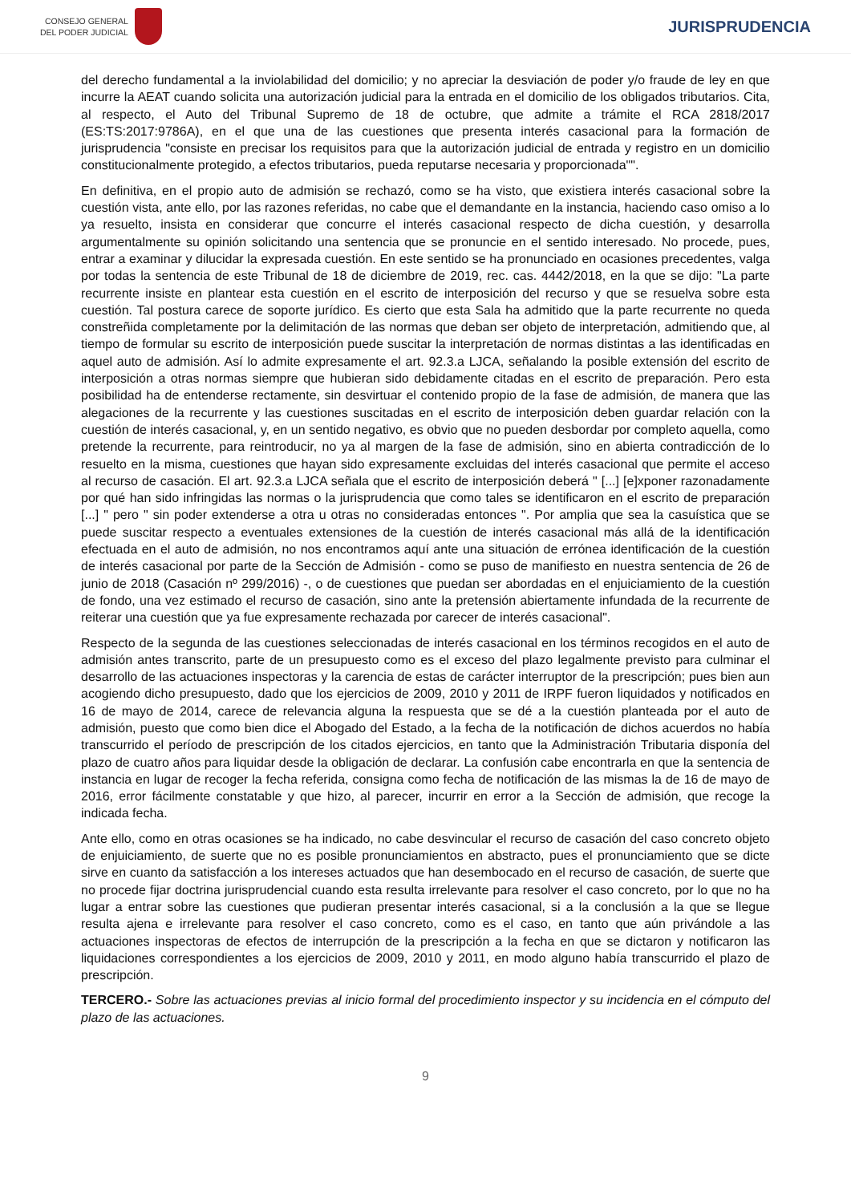CONSEJO GENERAL
DEL PODER JUDICIAL
JURISPRUDENCIA
del derecho fundamental a la inviolabilidad del domicilio; y no apreciar la desviación de poder y/o fraude de ley en que incurre la AEAT cuando solicita una autorización judicial para la entrada en el domicilio de los obligados tributarios. Cita, al respecto, el Auto del Tribunal Supremo de 18 de octubre, que admite a trámite el RCA 2818/2017 (ES:TS:2017:9786A), en el que una de las cuestiones que presenta interés casacional para la formación de jurisprudencia "consiste en precisar los requisitos para que la autorización judicial de entrada y registro en un domicilio constitucionalmente protegido, a efectos tributarios, pueda reputarse necesaria y proporcionada"".
En definitiva, en el propio auto de admisión se rechazó, como se ha visto, que existiera interés casacional sobre la cuestión vista, ante ello, por las razones referidas, no cabe que el demandante en la instancia, haciendo caso omiso a lo ya resuelto, insista en considerar que concurre el interés casacional respecto de dicha cuestión, y desarrolla argumentalmente su opinión solicitando una sentencia que se pronuncie en el sentido interesado. No procede, pues, entrar a examinar y dilucidar la expresada cuestión. En este sentido se ha pronunciado en ocasiones precedentes, valga por todas la sentencia de este Tribunal de 18 de diciembre de 2019, rec. cas. 4442/2018, en la que se dijo: "La parte recurrente insiste en plantear esta cuestión en el escrito de interposición del recurso y que se resuelva sobre esta cuestión. Tal postura carece de soporte jurídico. Es cierto que esta Sala ha admitido que la parte recurrente no queda constreñida completamente por la delimitación de las normas que deban ser objeto de interpretación, admitiendo que, al tiempo de formular su escrito de interposición puede suscitar la interpretación de normas distintas a las identificadas en aquel auto de admisión. Así lo admite expresamente el art. 92.3.a LJCA, señalando la posible extensión del escrito de interposición a otras normas siempre que hubieran sido debidamente citadas en el escrito de preparación. Pero esta posibilidad ha de entenderse rectamente, sin desvirtuar el contenido propio de la fase de admisión, de manera que las alegaciones de la recurrente y las cuestiones suscitadas en el escrito de interposición deben guardar relación con la cuestión de interés casacional, y, en un sentido negativo, es obvio que no pueden desbordar por completo aquella, como pretende la recurrente, para reintroducir, no ya al margen de la fase de admisión, sino en abierta contradicción de lo resuelto en la misma, cuestiones que hayan sido expresamente excluidas del interés casacional que permite el acceso al recurso de casación. El art. 92.3.a LJCA señala que el escrito de interposición deberá " [...] [e]xponer razonadamente por qué han sido infringidas las normas o la jurisprudencia que como tales se identificaron en el escrito de preparación [...] " pero " sin poder extenderse a otra u otras no consideradas entonces ". Por amplia que sea la casuística que se puede suscitar respecto a eventuales extensiones de la cuestión de interés casacional más allá de la identificación efectuada en el auto de admisión, no nos encontramos aquí ante una situación de errónea identificación de la cuestión de interés casacional por parte de la Sección de Admisión - como se puso de manifiesto en nuestra sentencia de 26 de junio de 2018 (Casación nº 299/2016) -, o de cuestiones que puedan ser abordadas en el enjuiciamiento de la cuestión de fondo, una vez estimado el recurso de casación, sino ante la pretensión abiertamente infundada de la recurrente de reiterar una cuestión que ya fue expresamente rechazada por carecer de interés casacional".
Respecto de la segunda de las cuestiones seleccionadas de interés casacional en los términos recogidos en el auto de admisión antes transcrito, parte de un presupuesto como es el exceso del plazo legalmente previsto para culminar el desarrollo de las actuaciones inspectoras y la carencia de estas de carácter interruptor de la prescripción; pues bien aun acogiendo dicho presupuesto, dado que los ejercicios de 2009, 2010 y 2011 de IRPF fueron liquidados y notificados en 16 de mayo de 2014, carece de relevancia alguna la respuesta que se dé a la cuestión planteada por el auto de admisión, puesto que como bien dice el Abogado del Estado, a la fecha de la notificación de dichos acuerdos no había transcurrido el período de prescripción de los citados ejercicios, en tanto que la Administración Tributaria disponía del plazo de cuatro años para liquidar desde la obligación de declarar. La confusión cabe encontrarla en que la sentencia de instancia en lugar de recoger la fecha referida, consigna como fecha de notificación de las mismas la de 16 de mayo de 2016, error fácilmente constatable y que hizo, al parecer, incurrir en error a la Sección de admisión, que recoge la indicada fecha.
Ante ello, como en otras ocasiones se ha indicado, no cabe desvincular el recurso de casación del caso concreto objeto de enjuiciamiento, de suerte que no es posible pronunciamientos en abstracto, pues el pronunciamiento que se dicte sirve en cuanto da satisfacción a los intereses actuados que han desembocado en el recurso de casación, de suerte que no procede fijar doctrina jurisprudencial cuando esta resulta irrelevante para resolver el caso concreto, por lo que no ha lugar a entrar sobre las cuestiones que pudieran presentar interés casacional, si a la conclusión a la que se llegue resulta ajena e irrelevante para resolver el caso concreto, como es el caso, en tanto que aún privándole a las actuaciones inspectoras de efectos de interrupción de la prescripción a la fecha en que se dictaron y notificaron las liquidaciones correspondientes a los ejercicios de 2009, 2010 y 2011, en modo alguno había transcurrido el plazo de prescripción.
TERCERO.- Sobre las actuaciones previas al inicio formal del procedimiento inspector y su incidencia en el cómputo del plazo de las actuaciones.
9